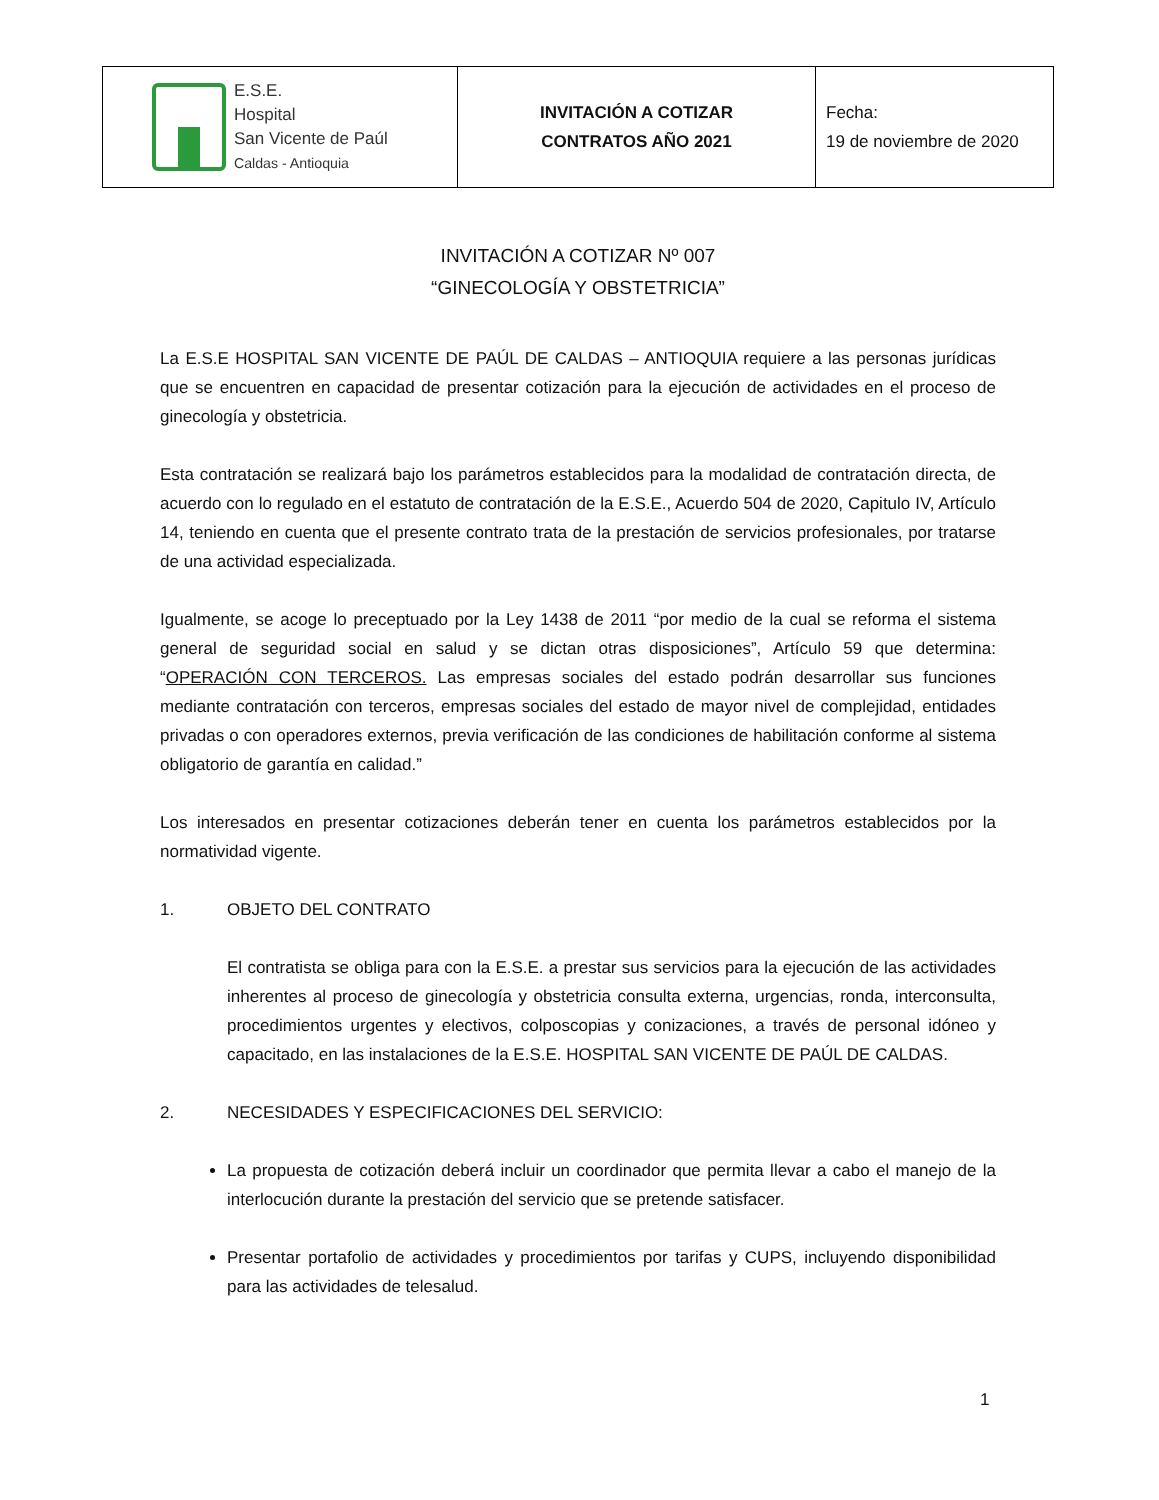| E.S.E. Hospital San Vicente de Paúl Caldas - Antioquia | INVITACIÓN A COTIZAR CONTRATOS AÑO 2021 | Fecha: 19 de noviembre de 2020 |
INVITACIÓN A COTIZAR Nº 007
“GINECOLOGÍA Y OBSTETRICIA”
La E.S.E HOSPITAL SAN VICENTE DE PAÚL DE CALDAS – ANTIOQUIA requiere a las personas jurídicas que se encuentren en capacidad de presentar cotización para la ejecución de actividades en el proceso de ginecología y obstetricia.
Esta contratación se realizará bajo los parámetros establecidos para la modalidad de contratación directa, de acuerdo con lo regulado en el estatuto de contratación de la E.S.E., Acuerdo 504 de 2020, Capitulo IV, Artículo 14, teniendo en cuenta que el presente contrato trata de la prestación de servicios profesionales, por tratarse de una actividad especializada.
Igualmente, se acoge lo preceptuado por la Ley 1438 de 2011 “por medio de la cual se reforma el sistema general de seguridad social en salud y se dictan otras disposiciones”, Artículo 59 que determina: “OPERACIÓN CON TERCEROS. Las empresas sociales del estado podrán desarrollar sus funciones mediante contratación con terceros, empresas sociales del estado de mayor nivel de complejidad, entidades privadas o con operadores externos, previa verificación de las condiciones de habilitación conforme al sistema obligatorio de garantía en calidad.”
Los interesados en presentar cotizaciones deberán tener en cuenta los parámetros establecidos por la normatividad vigente.
1. OBJETO DEL CONTRATO
El contratista se obliga para con la E.S.E. a prestar sus servicios para la ejecución de las actividades inherentes al proceso de ginecología y obstetricia consulta externa, urgencias, ronda, interconsulta, procedimientos urgentes y electivos, colposcopias y conizaciones, a través de personal idóneo y capacitado, en las instalaciones de la E.S.E. HOSPITAL SAN VICENTE DE PAÚL DE CALDAS.
2. NECESIDADES Y ESPECIFICACIONES DEL SERVICIO:
La propuesta de cotización deberá incluir un coordinador que permita llevar a cabo el manejo de la interlocución durante la prestación del servicio que se pretende satisfacer.
Presentar portafolio de actividades y procedimientos por tarifas y CUPS, incluyendo disponibilidad para las actividades de telesalud.
1